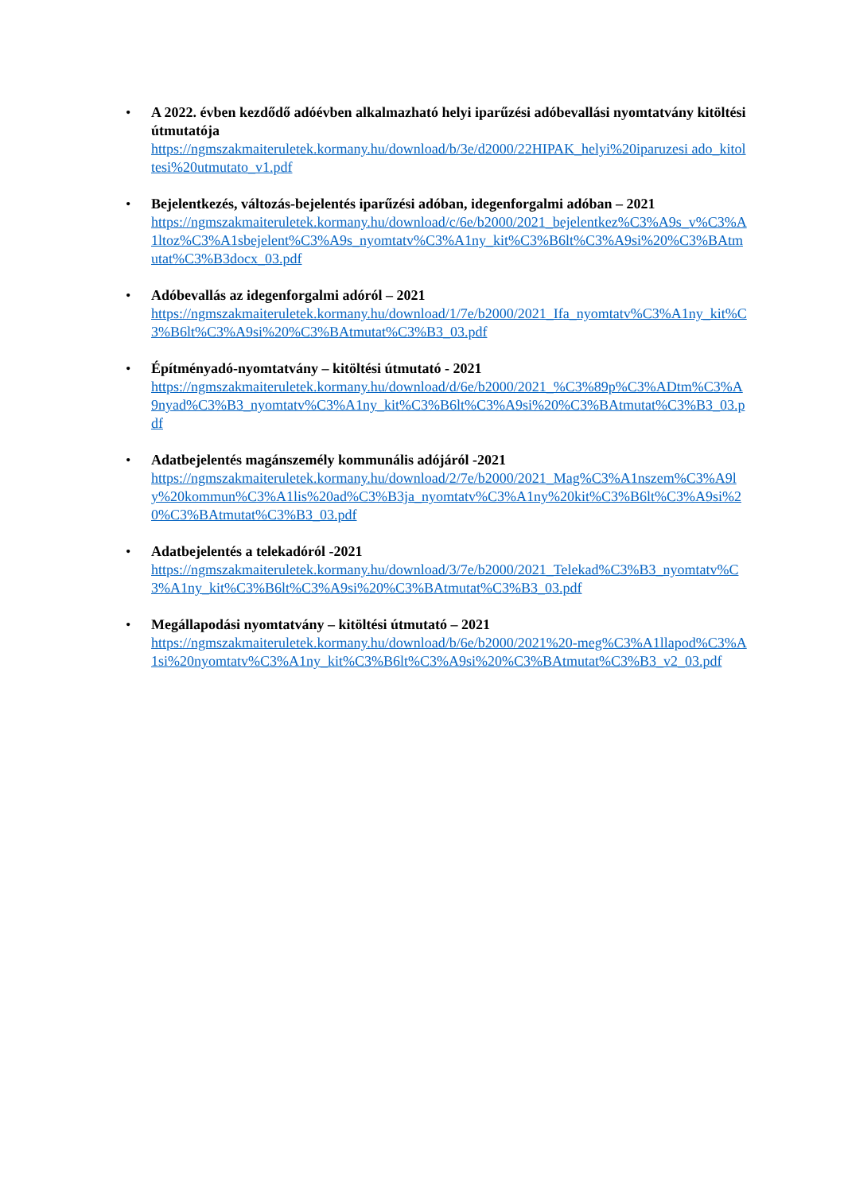• A 2022. évben kezdődő adóévben alkalmazható helyi iparűzési adóbevallási nyomtatvány kitöltési útmutatója
https://ngmszakmaiteruletek.kormany.hu/download/b/3e/d2000/22HIPAK_helyi%20iparuzesi ado_kitoltesi%20utmutato_v1.pdf
• Bejelentkezés, változás-bejelentés iparűzési adóban, idegenforgalmi adóban – 2021
https://ngmszakmaiteruletek.kormany.hu/download/c/6e/b2000/2021_bejelentkez%C3%A9s_v%C3%A1ltoz%C3%A1sbejelent%C3%A9s_nyomtatv%C3%A1ny_kit%C3%B6lt%C3%A9si%20%C3%BAtmutat%C3%B3docx_03.pdf
• Adóbevallás az idegenforgalmi adóról – 2021
https://ngmszakmaiteruletek.kormany.hu/download/1/7e/b2000/2021_Ifa_nyomtatv%C3%A1ny_kit%C3%B6lt%C3%A9si%20%C3%BAtmutat%C3%B3_03.pdf
• Építményadó-nyomtatvány – kitöltési útmutató - 2021
https://ngmszakmaiteruletek.kormany.hu/download/d/6e/b2000/2021_%C3%89p%C3%ADtm%C3%A9nyad%C3%B3_nyomtatv%C3%A1ny_kit%C3%B6lt%C3%A9si%20%C3%BAtmutat%C3%B3_03.pdf
• Adatbejelentés magánszemély kommunális adójáról -2021
https://ngmszakmaiteruletek.kormany.hu/download/2/7e/b2000/2021_Mag%C3%A1nszem%C3%A9ly%20kommun%C3%A1lis%20ad%C3%B3ja_nyomtatv%C3%A1ny%20kit%C3%B6lt%C3%A9si%20%C3%BAtmutat%C3%B3_03.pdf
• Adatbejelentés a telekadóról -2021
https://ngmszakmaiteruletek.kormany.hu/download/3/7e/b2000/2021_Telekad%C3%B3_nyomtatv%C3%A1ny_kit%C3%B6lt%C3%A9si%20%C3%BAtmutat%C3%B3_03.pdf
• Megállapodási nyomtatvány – kitöltési útmutató – 2021
https://ngmszakmaiteruletek.kormany.hu/download/b/6e/b2000/2021%20-meg%C3%A1llapod%C3%A1si%20nyomtatv%C3%A1ny_kit%C3%B6lt%C3%A9si%20%C3%BAtmutat%C3%B3_v2_03.pdf